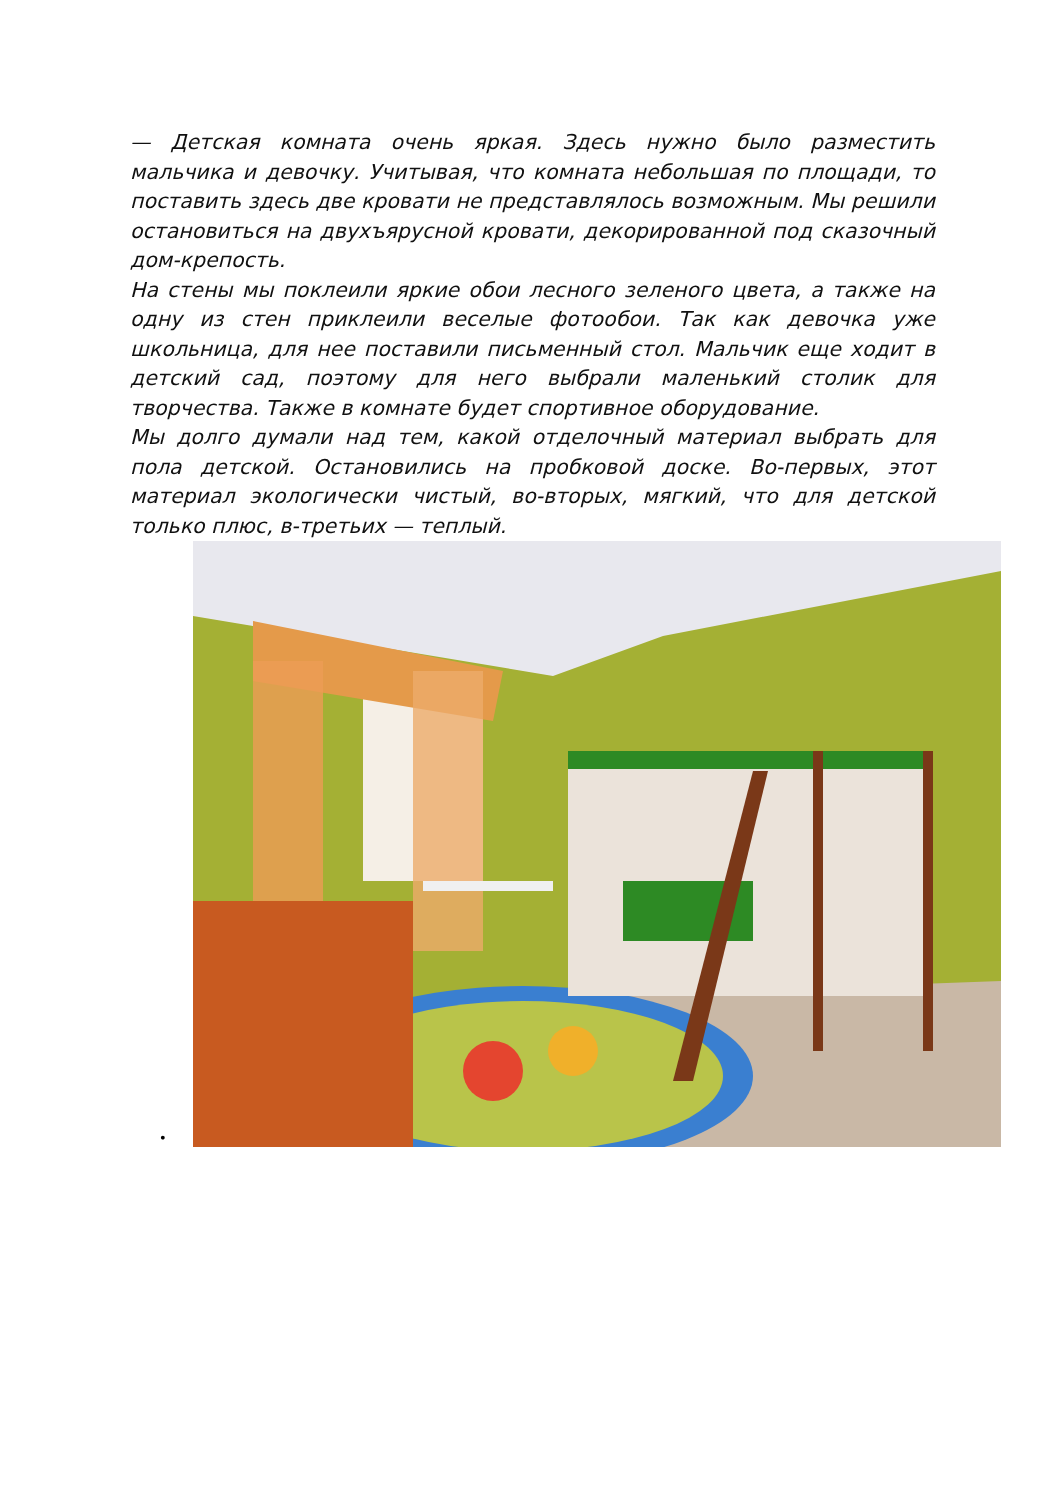— Детская комната очень яркая. Здесь нужно было разместить мальчика и девочку. Учитывая, что комната небольшая по площади, то поставить здесь две кровати не представлялось возможным. Мы решили остановиться на двухъярусной кровати, декорированной под сказочный дом-крепость.
На стены мы поклеили яркие обои лесного зеленого цвета, а также на одну из стен приклеили веселые фотообои. Так как девочка уже школьница, для нее поставили письменный стол. Мальчик еще ходит в детский сад, поэтому для него выбрали маленький столик для творчества. Также в комнате будет спортивное оборудование.
Мы долго думали над тем, какой отделочный материал выбрать для пола детской. Остановились на пробковой доске. Во-первых, этот материал экологически чистый, во-вторых, мягкий, что для детской только плюс, в-третьих — теплый.
•